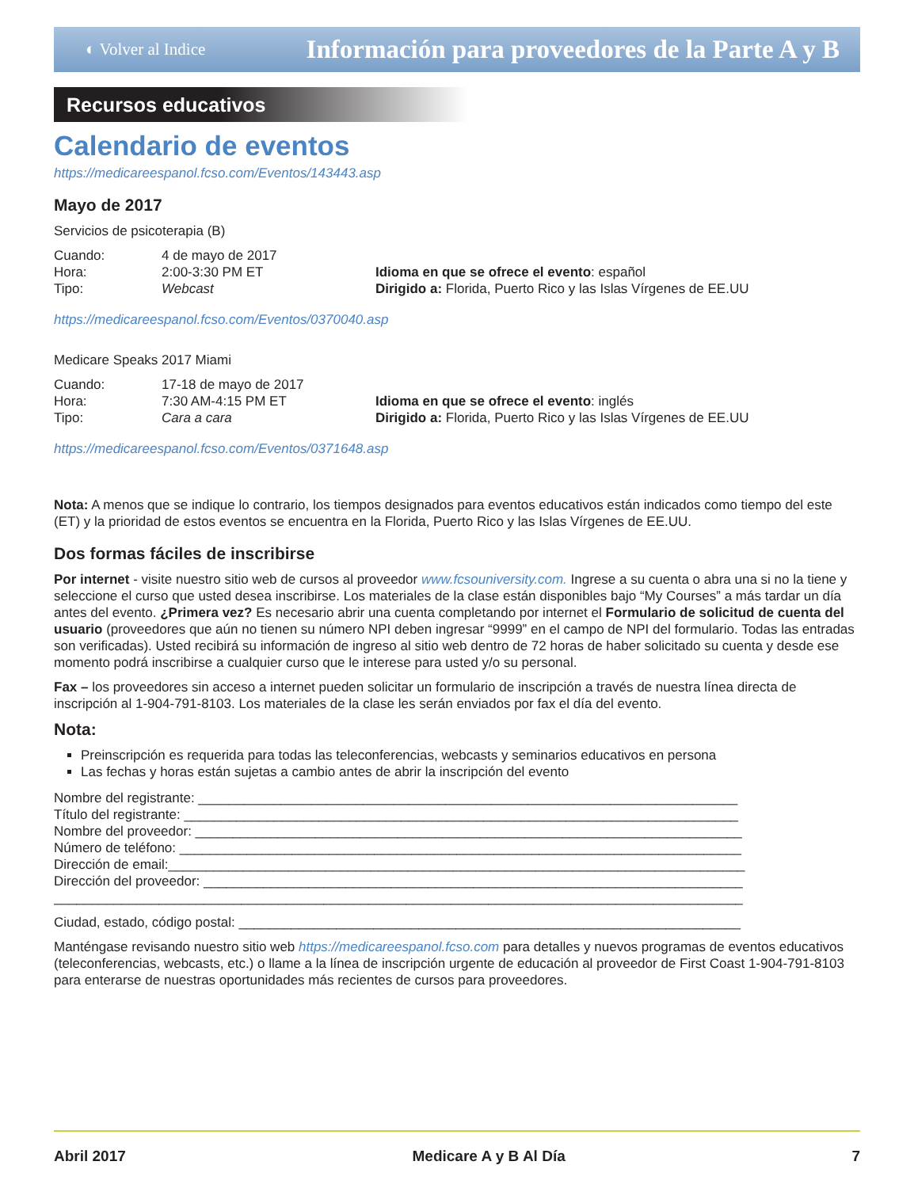◐ Volver al Indice Información para proveedores de la Parte A y B
Recursos educativos
Calendario de eventos
https://medicareespanol.fcso.com/Eventos/143443.asp
Mayo de 2017
Servicios de psicoterapia (B)
Cuando: 4 de mayo de 2017 Hora: 2:00-3:30 PM ET Idioma en que se ofrece el evento: español Tipo: Webcast Dirigido a: Florida, Puerto Rico y las Islas Vírgenes de EE.UU
https://medicareespanol.fcso.com/Eventos/0370040.asp
Medicare Speaks 2017 Miami
Cuando: 17-18 de mayo de 2017 Hora: 7:30 AM-4:15 PM ET Idioma en que se ofrece el evento: inglés Tipo: Cara a cara Dirigido a: Florida, Puerto Rico y las Islas Vírgenes de EE.UU
https://medicareespanol.fcso.com/Eventos/0371648.asp
Nota: A menos que se indique lo contrario, los tiempos designados para eventos educativos están indicados como tiempo del este (ET) y la prioridad de estos eventos se encuentra en la Florida, Puerto Rico y las Islas Vírgenes de EE.UU.
Dos formas fáciles de inscribirse
Por internet - visite nuestro sitio web de cursos al proveedor www.fcsouniversity.com. Ingrese a su cuenta o abra una si no la tiene y seleccione el curso que usted desea inscribirse. Los materiales de la clase están disponibles bajo “My Courses” a más tardar un día antes del evento. ¿Primera vez? Es necesario abrir una cuenta completando por internet el Formulario de solicitud de cuenta del usuario (proveedores que aún no tienen su número NPI deben ingresar “9999” en el campo de NPI del formulario. Todas las entradas son verificadas). Usted recibirá su información de ingreso al sitio web dentro de 72 horas de haber solicitado su cuenta y desde ese momento podrá inscribirse a cualquier curso que le interese para usted y/o su personal.
Fax – los proveedores sin acceso a internet pueden solicitar un formulario de inscripción a través de nuestra línea directa de inscripción al 1-904-791-8103. Los materiales de la clase les serán enviados por fax el día del evento.
Nota:
Preinscripción es requerida para todas las teleconferencias, webcasts y seminarios educativos en persona
Las fechas y horas están sujetas a cambio antes de abrir la inscripción del evento
Nombre del registrante: ________________________________________________________________________
Título del registrante: __________________________________________________________________________
Nombre del proveedor: _________________________________________________________________________
Número de teléfono: ___________________________________________________________________________
Dirección de email:_____________________________________________________________________________
Dirección del proveedor: ________________________________________________________________________
____________________________________________________________________________________________
Ciudad, estado, código postal: ___________________________________________________________________
Manténgase revisando nuestro sitio web https://medicareespanol.fcso.com para detalles y nuevos programas de eventos educativos (teleconferencias, webcasts, etc.) o llame a la línea de inscripción urgente de educación al proveedor de First Coast 1-904-791-8103 para enterarse de nuestras oportunidades más recientes de cursos para proveedores.
Abril 2017 Medicare A y B Al Día 7